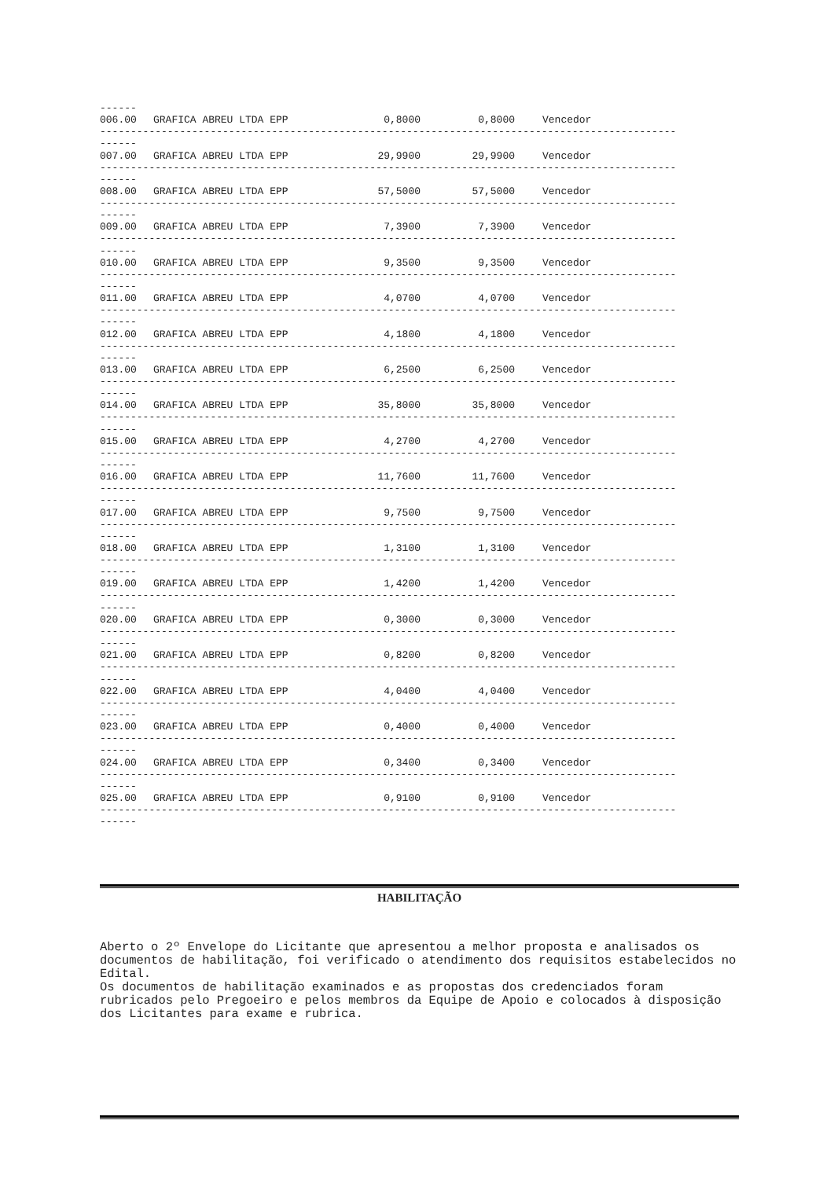------
| 006.00 | GRAFICA ABREU LTDA EPP | 0,8000 | 0,8000 | Vencedor |
| ---------------------------------------------------------------------------------------------- ------ | | | | |
| 007.00 | GRAFICA ABREU LTDA EPP | 29,9900 | 29,9900 | Vencedor |
| ---------------------------------------------------------------------------------------------- ------ | | | | |
| 008.00 | GRAFICA ABREU LTDA EPP | 57,5000 | 57,5000 | Vencedor |
| ---------------------------------------------------------------------------------------------- ------ | | | | |
| 009.00 | GRAFICA ABREU LTDA EPP | 7,3900 | 7,3900 | Vencedor |
| ---------------------------------------------------------------------------------------------- ------ | | | | |
| 010.00 | GRAFICA ABREU LTDA EPP | 9,3500 | 9,3500 | Vencedor |
| ---------------------------------------------------------------------------------------------- ------ | | | | |
| 011.00 | GRAFICA ABREU LTDA EPP | 4,0700 | 4,0700 | Vencedor |
| ---------------------------------------------------------------------------------------------- ------ | | | | |
| 012.00 | GRAFICA ABREU LTDA EPP | 4,1800 | 4,1800 | Vencedor |
| ---------------------------------------------------------------------------------------------- ------ | | | | |
| 013.00 | GRAFICA ABREU LTDA EPP | 6,2500 | 6,2500 | Vencedor |
| ---------------------------------------------------------------------------------------------- ------ | | | | |
| 014.00 | GRAFICA ABREU LTDA EPP | 35,8000 | 35,8000 | Vencedor |
| ---------------------------------------------------------------------------------------------- ------ | | | | |
| 015.00 | GRAFICA ABREU LTDA EPP | 4,2700 | 4,2700 | Vencedor |
| ---------------------------------------------------------------------------------------------- ------ | | | | |
| 016.00 | GRAFICA ABREU LTDA EPP | 11,7600 | 11,7600 | Vencedor |
| ---------------------------------------------------------------------------------------------- ------ | | | | |
| 017.00 | GRAFICA ABREU LTDA EPP | 9,7500 | 9,7500 | Vencedor |
| ---------------------------------------------------------------------------------------------- ------ | | | | |
| 018.00 | GRAFICA ABREU LTDA EPP | 1,3100 | 1,3100 | Vencedor |
| ---------------------------------------------------------------------------------------------- ------ | | | | |
| 019.00 | GRAFICA ABREU LTDA EPP | 1,4200 | 1,4200 | Vencedor |
| ---------------------------------------------------------------------------------------------- ------ | | | | |
| 020.00 | GRAFICA ABREU LTDA EPP | 0,3000 | 0,3000 | Vencedor |
| ---------------------------------------------------------------------------------------------- ------ | | | | |
| 021.00 | GRAFICA ABREU LTDA EPP | 0,8200 | 0,8200 | Vencedor |
| ---------------------------------------------------------------------------------------------- ------ | | | | |
| 022.00 | GRAFICA ABREU LTDA EPP | 4,0400 | 4,0400 | Vencedor |
| ---------------------------------------------------------------------------------------------- ------ | | | | |
| 023.00 | GRAFICA ABREU LTDA EPP | 0,4000 | 0,4000 | Vencedor |
| ---------------------------------------------------------------------------------------------- ------ | | | | |
| 024.00 | GRAFICA ABREU LTDA EPP | 0,3400 | 0,3400 | Vencedor |
| ---------------------------------------------------------------------------------------------- ------ | | | | |
| 025.00 | GRAFICA ABREU LTDA EPP | 0,9100 | 0,9100 | Vencedor |
| ---------------------------------------------------------------------------------------------- ------ | | | | |
HABILITAÇÃO
Aberto o 2º Envelope do Licitante que apresentou a melhor proposta e analisados os documentos de habilitação, foi verificado o atendimento dos requisitos estabelecidos no Edital.
Os documentos de habilitação examinados e as propostas dos credenciados foram rubricados pelo Pregoeiro e pelos membros da Equipe de Apoio e colocados à disposição dos Licitantes para exame e rubrica.